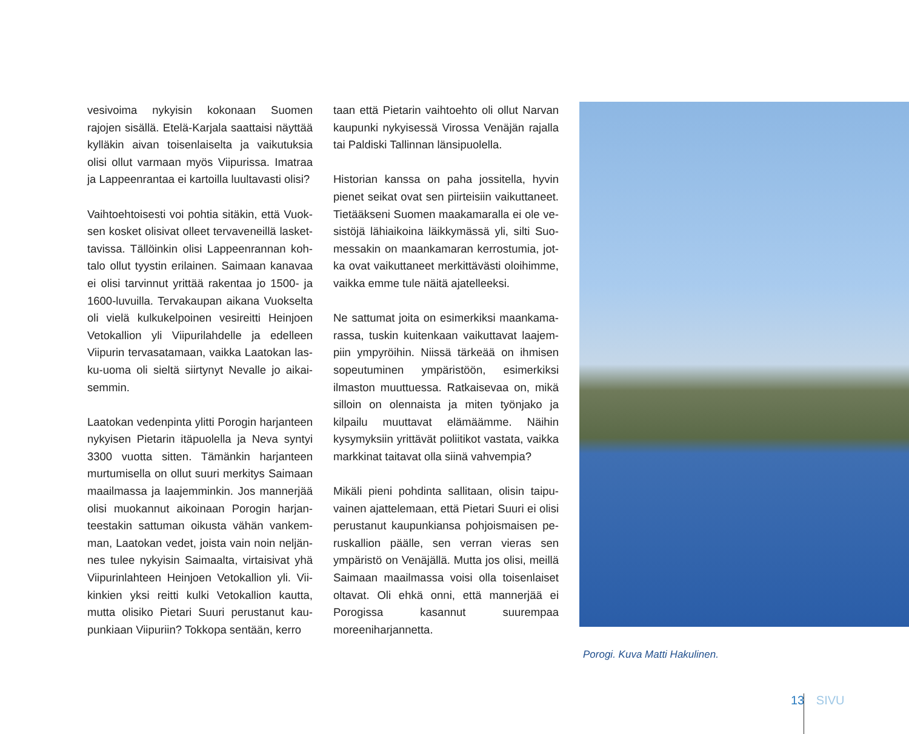vesivoima nykyisin kokonaan Suomen rajojen sisällä. Etelä-Karjala saattaisi näyttää kylläkin aivan toisenlaiselta ja vaikutuksia olisi ollut varmaan myös Viipurissa. Imatraa ja Lappeen­rantaa ei kartoilla luultavasti olisi?
Vaihtoehtoisesti voi pohtia sitäkin, että Vuok­sen kosket olisivat olleet tervaveneillä lasket­tavissa. Tällöinkin olisi Lappeenrannan koh­talo ollut tyystin erilainen. Saimaan kanavaa ei olisi tarvinnut yrittää rakentaa jo 1500- ja 1600-luvuilla. Tervakaupan aikana Vuoksel­ta oli vielä kulkukelpoinen vesireitti Heinjo­en Vetokallion yli Viipurilahdelle ja edelleen Viipurin tervasatamaan, vaikka Laatokan las­ku-uoma oli sieltä siirtynyt Nevalle jo aikai­semmin.
Laatokan vedenpinta ylitti Porogin harjan­teen nykyisen Pietarin itäpuolella ja Neva syn­tyi 3300 vuotta sitten. Tämänkin harjanteen murtumisella on ollut suuri merkitys Saimaan maailmassa ja laajemminkin. Jos mannerjää olisi muokannut aikoinaan Porogin harjan­teestakin sattuman oikusta vähän vankem­man, Laatokan vedet, joista vain noin neljän­nes tulee nykyisin Saimaalta, virtaisivat yhä Viipurinlahteen Heinjoen Vetokallion yli. Vii­kinkien yksi reitti kulki Vetokallion kautta, mutta olisiko Pietari Suuri perustanut kau­punkiaan Viipuriin? Tokkopa sentään, kerro­
taan että Pietarin vaihtoehto oli ollut Narvan kaupunki nykyisessä Virossa Venäjän rajalla tai Paldiski Tallinnan länsipuolella.
Historian kanssa on paha jossitella, hyvin pie­net seikat ovat sen piirteisiin vaikuttaneet. Tietääkseni Suomen maakamaralla ei ole ve­sistöjä lähiaikoina läikkymässä yli, silti Suo­messakin on maankamaran kerrostumia, jot­ka ovat vaikuttaneet merkittävästi oloihimme, vaikka emme tule näitä ajatelleeksi.
Ne sattumat joita on esimerkiksi maankama­rassa, tuskin kuitenkaan vaikuttavat laajem­piin ympyröihin. Niissä tärkeää on ihmisen so­peutuminen ympäristöön, esimerkiksi ilmas­ton muuttuessa. Ratkaisevaa on, mikä silloin on olennaista ja miten työnjako ja kilpailu muuttavat elämäämme. Näihin kysymyksiin yrittävät poliitikot vastata, vaikka markkinat taitavat olla siinä vahvempia?
Mikäli pieni pohdinta sallitaan, olisin taipu­vainen ajattelemaan, että Pietari Suuri ei olisi perustanut kaupunkiansa pohjoismaisen pe­ruskallion päälle, sen verran vieras sen ympä­ristö on Venäjällä. Mutta jos olisi, meillä Sai­maan maailmassa voisi olla toisenlaiset olta­vat. Oli ehkä onni, että mannerjää ei Porogis­sa kasannut suurempaa moreeniharjannetta.
Porogi. Kuva Matti Hakulinen.
13 SIVU